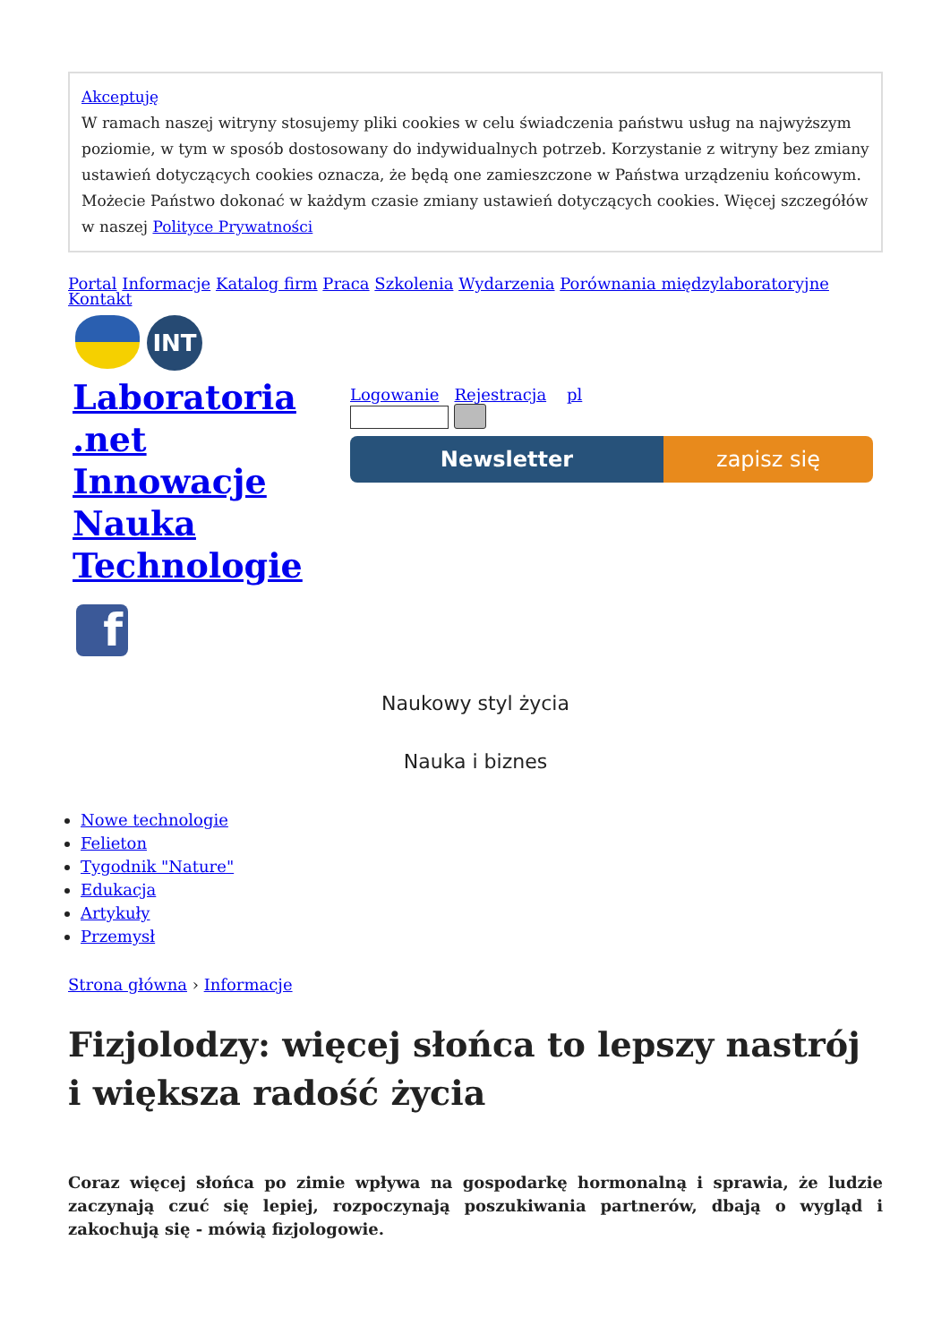Akceptuję
W ramach naszej witryny stosujemy pliki cookies w celu świadczenia państwu usług na najwyższym poziomie, w tym w sposób dostosowany do indywidualnych potrzeb. Korzystanie z witryny bez zmiany ustawień dotyczących cookies oznacza, że będą one zamieszczone w Państwa urządzeniu końcowym. Możecie Państwo dokonać w każdym czasie zmiany ustawień dotyczących cookies. Więcej szczegółów w naszej Polityce Prywatności
Portal Informacje Katalog firm Praca Szkolenia Wydarzenia Porównania międzylaboratoryjne Kontakt
INT
Laboratoria .net Innowacje Nauka Technologie
f
Logowanie Rejestracja pl
Newsletter zapisz się
Naukowy styl życia
Nauka i biznes
Nowe technologie
Felieton
Tygodnik "Nature"
Edukacja
Artykuły
Przemysł
Strona główna › Informacje
Fizjolodzy: więcej słońca to lepszy nastrój i większa radość życia
Coraz więcej słońca po zimie wpływa na gospodarkę hormonalną i sprawia, że ludzie zaczynają czuć się lepiej, rozpoczynają poszukiwania partnerów, dbają o wygląd i zakochują się - mówią fizjologowie.